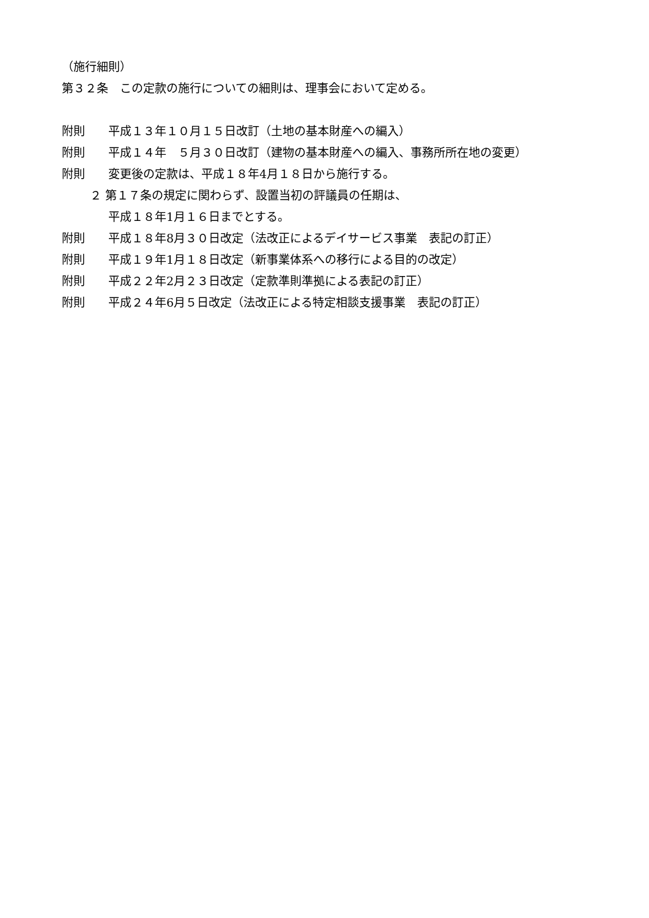（施行細則）
第３２条　この定款の施行についての細則は、理事会において定める。
附則 平成１３年１０月１５日改訂（土地の基本財産への編入）
附則 平成１４年　５月３０日改訂（建物の基本財産への編入、事務所所在地の変更）
附則 変更後の定款は、平成１８年4月１８日から施行する。
２ 第１７条の規定に関わらず、設置当初の評議員の任期は、
平成１８年1月１６日までとする。
附則 平成１８年8月３０日改定（法改正によるデイサービス事業　表記の訂正）
附則 平成１９年1月１８日改定（新事業体系への移行による目的の改定）
附則 平成２２年2月２３日改定（定款準則準拠による表記の訂正）
附則 平成２４年6月５日改定（法改正による特定相談支援事業　表記の訂正）